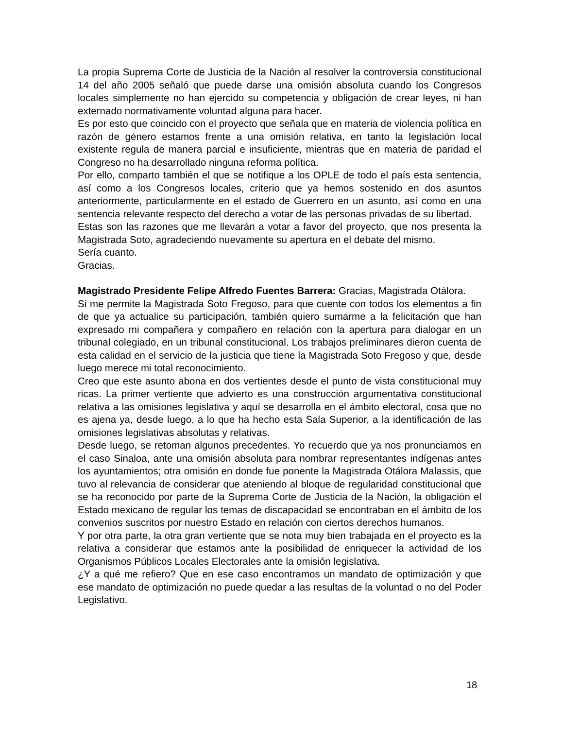La propia Suprema Corte de Justicia de la Nación al resolver la controversia constitucional 14 del año 2005 señaló que puede darse una omisión absoluta cuando los Congresos locales simplemente no han ejercido su competencia y obligación de crear leyes, ni han externado normativamente voluntad alguna para hacer.
Es por esto que coincido con el proyecto que señala que en materia de violencia política en razón de género estamos frente a una omisión relativa, en tanto la legislación local existente regula de manera parcial e insuficiente, mientras que en materia de paridad el Congreso no ha desarrollado ninguna reforma política.
Por ello, comparto también el que se notifique a los OPLE de todo el país esta sentencia, así como a los Congresos locales, criterio que ya hemos sostenido en dos asuntos anteriormente, particularmente en el estado de Guerrero en un asunto, así como en una sentencia relevante respecto del derecho a votar de las personas privadas de su libertad.
Estas son las razones que me llevarán a votar a favor del proyecto, que nos presenta la Magistrada Soto, agradeciendo nuevamente su apertura en el debate del mismo.
Sería cuanto.
Gracias.
Magistrado Presidente Felipe Alfredo Fuentes Barrera: Gracias, Magistrada Otálora.
Si me permite la Magistrada Soto Fregoso, para que cuente con todos los elementos a fin de que ya actualice su participación, también quiero sumarme a la felicitación que han expresado mi compañera y compañero en relación con la apertura para dialogar en un tribunal colegiado, en un tribunal constitucional. Los trabajos preliminares dieron cuenta de esta calidad en el servicio de la justicia que tiene la Magistrada Soto Fregoso y que, desde luego merece mi total reconocimiento.
Creo que este asunto abona en dos vertientes desde el punto de vista constitucional muy ricas. La primer vertiente que advierto es una construcción argumentativa constitucional relativa a las omisiones legislativa y aquí se desarrolla en el ámbito electoral, cosa que no es ajena ya, desde luego, a lo que ha hecho esta Sala Superior, a la identificación de las omisiones legislativas absolutas y relativas.
Desde luego, se retoman algunos precedentes. Yo recuerdo que ya nos pronunciamos en el caso Sinaloa, ante una omisión absoluta para nombrar representantes indígenas antes los ayuntamientos; otra omisión en donde fue ponente la Magistrada Otálora Malassis, que tuvo al relevancia de considerar que ateniendo al bloque de regularidad constitucional que se ha reconocido por parte de la Suprema Corte de Justicia de la Nación, la obligación el Estado mexicano de regular los temas de discapacidad se encontraban en el ámbito de los convenios suscritos por nuestro Estado en relación con ciertos derechos humanos.
Y por otra parte, la otra gran vertiente que se nota muy bien trabajada en el proyecto es la relativa a considerar que estamos ante la posibilidad de enriquecer la actividad de los Organismos Públicos Locales Electorales ante la omisión legislativa.
¿Y a qué me refiero? Que en ese caso encontramos un mandato de optimización y que ese mandato de optimización no puede quedar a las resultas de la voluntad o no del Poder Legislativo.
18